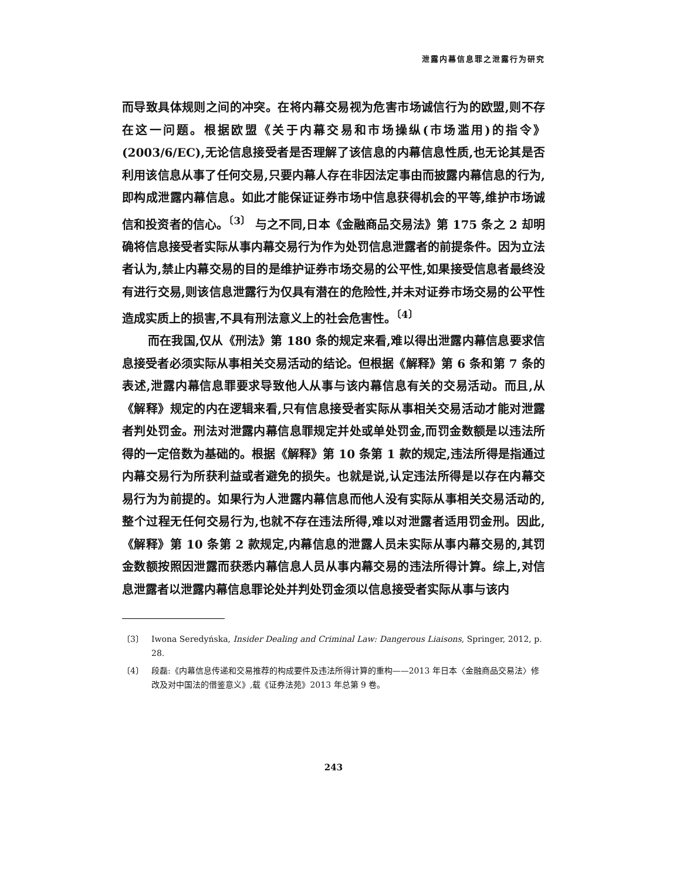泄露内幕信息罪之泄露行为研究
而导致具体规则之间的冲突。在将内幕交易视为危害市场诚信行为的欧盟,则不存在这一问题。根据欧盟《关于内幕交易和市场操纵(市场滥用)的指令》(2003/6/EC),无论信息接受者是否理解了该信息的内幕信息性质,也无论其是否利用该信息从事了任何交易,只要内幕人存在非因法定事由而披露内幕信息的行为,即构成泄露内幕信息。如此才能保证证券市场中信息获得机会的平等,维护市场诚信和投资者的信心。<sup>〔3〕</sup> 与之不同,日本《金融商品交易法》第 175 条之 2 却明确将信息接受者实际从事内幕交易行为作为处罚信息泄露者的前提条件。因为立法者认为,禁止内幕交易的目的是维护证券市场交易的公平性,如果接受信息者最终没有进行交易,则该信息泄露行为仅具有潜在的危险性,并未对证券市场交易的公平性造成实质上的损害,不具有刑法意义上的社会危害性。<sup>〔4〕</sup>
而在我国,仅从《刑法》第 180 条的规定来看,难以得出泄露内幕信息要求信息接受者必须实际从事相关交易活动的结论。但根据《解释》第 6 条和第 7 条的表述,泄露内幕信息罪要求导致他人从事与该内幕信息有关的交易活动。而且,从《解释》规定的内在逻辑来看,只有信息接受者实际从事相关交易活动才能对泄露者判处罚金。刑法对泄露内幕信息罪规定并处或单处罚金,而罚金数额是以违法所得的一定倍数为基础的。根据《解释》第 10 条第 1 款的规定,违法所得是指通过内幕交易行为所获利益或者避免的损失。也就是说,认定违法所得是以存在内幕交易行为为前提的。如果行为人泄露内幕信息而他人没有实际从事相关交易活动的,整个过程无任何交易行为,也就不存在违法所得,难以对泄露者适用罚金刑。因此,《解释》第 10 条第 2 款规定,内幕信息的泄露人员未实际从事内幕交易的,其罚金数额按照因泄露而获悉内幕信息人员从事内幕交易的违法所得计算。综上,对信息泄露者以泄露内幕信息罪论处并判处罚金须以信息接受者实际从事与该内
〔3〕 Iwona Seredyńska, Insider Dealing and Criminal Law: Dangerous Liaisons, Springer, 2012, p. 28.
〔4〕 段磊:《内幕信息传递和交易推荐的构成要件及违法所得计算的重构——2013 年日本〈金融商品交易法〉修改及对中国法的借鉴意义》,载《证券法苑》2013 年总第 9 卷。
243